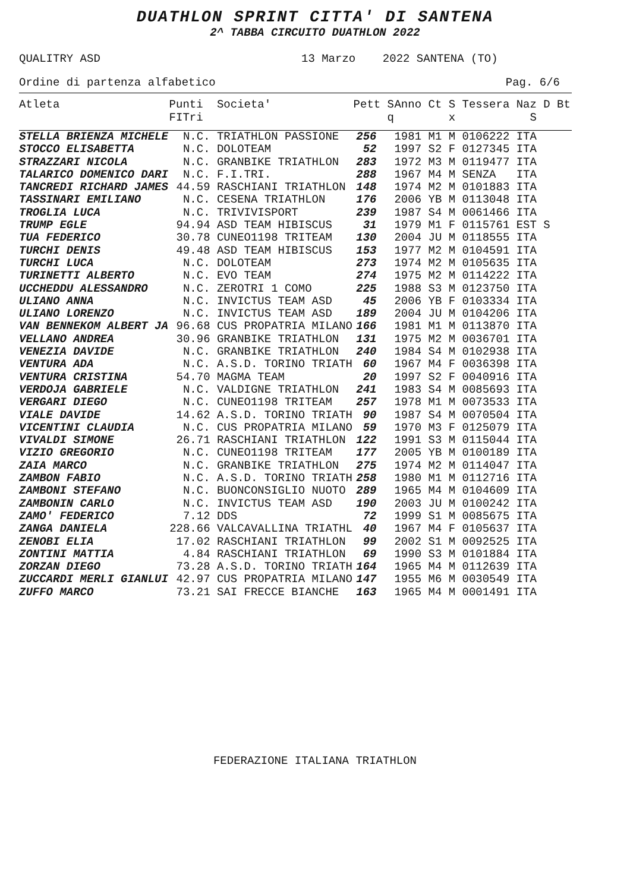DUATHLON SPRINT CITTA' DI SANTENA
2^ TABBA CIRCUITO DUATHLON 2022
QUALITRY ASD 13 Marzo 2022 SANTENA (TO)
Ordine di partenza alfabetico Pag. 6/6
| Atleta | Punti FITri | Societa' | Pett S q | Anno Ct S Tessera Naz D Bt x S |
| --- | --- | --- | --- | --- |
| STELLA BRIENZA MICHELE | N.C. | TRIATHLON PASSIONE | 256 | 1981 M1 M 0106222 ITA |
| STOCCO ELISABETTA | N.C. | DOLOTEAM | 52 | 1997 S2 F 0127345 ITA |
| STRAZZARI NICOLA | N.C. | GRANBIKE TRIATHLON | 283 | 1972 M3 M 0119477 ITA |
| TALARICO DOMENICO DARI | N.C. | F.I.TRI. | 288 | 1967 M4 M SENZA ITA |
| TANCREDI RICHARD JAMES | 44.59 | RASCHIANI TRIATHLON | 148 | 1974 M2 M 0101883 ITA |
| TASSINARI EMILIANO | N.C. | CESENA TRIATHLON | 176 | 2006 YB M 0113048 ITA |
| TROGLIA LUCA | N.C. | TRIVIVISPORT | 239 | 1987 S4 M 0061466 ITA |
| TRUMP EGLE | 94.94 | ASD TEAM HIBISCUS | 31 | 1979 M1 F 0115761 EST S |
| TUA FEDERICO | 30.78 | CUNEO1198 TRITEAM | 130 | 2004 JU M 0118555 ITA |
| TURCHI DENIS | 49.48 | ASD TEAM HIBISCUS | 153 | 1977 M2 M 0104591 ITA |
| TURCHI LUCA | N.C. | DOLOTEAM | 273 | 1974 M2 M 0105635 ITA |
| TURINETTI ALBERTO | N.C. | EVO TEAM | 274 | 1975 M2 M 0114222 ITA |
| UCCHEDDU ALESSANDRO | N.C. | ZEROTRI 1 COMO | 225 | 1988 S3 M 0123750 ITA |
| ULIANO ANNA | N.C. | INVICTUS TEAM ASD | 45 | 2006 YB F 0103334 ITA |
| ULIANO LORENZO | N.C. | INVICTUS TEAM ASD | 189 | 2004 JU M 0104206 ITA |
| VAN BENNEKOM ALBERT JA | 96.68 | CUS PROPATRIA MILANO | 166 | 1981 M1 M 0113870 ITA |
| VELLANO ANDREA | 30.96 | GRANBIKE TRIATHLON | 131 | 1975 M2 M 0036701 ITA |
| VENEZIA DAVIDE | N.C. | GRANBIKE TRIATHLON | 240 | 1984 S4 M 0102938 ITA |
| VENTURA ADA | N.C. | A.S.D. TORINO TRIATH | 60 | 1967 M4 F 0036398 ITA |
| VENTURA CRISTINA | 54.70 | MAGMA TEAM | 20 | 1997 S2 F 0040916 ITA |
| VERDOJA GABRIELE | N.C. | VALDIGNE TRIATHLON | 241 | 1983 S4 M 0085693 ITA |
| VERGARI DIEGO | N.C. | CUNEO1198 TRITEAM | 257 | 1978 M1 M 0073533 ITA |
| VIALE DAVIDE | 14.62 | A.S.D. TORINO TRIATH | 90 | 1987 S4 M 0070504 ITA |
| VICENTINI CLAUDIA | N.C. | CUS PROPATRIA MILANO | 59 | 1970 M3 F 0125079 ITA |
| VIVALDI SIMONE | 26.71 | RASCHIANI TRIATHLON | 122 | 1991 S3 M 0115044 ITA |
| VIZIO GREGORIO | N.C. | CUNEO1198 TRITEAM | 177 | 2005 YB M 0100189 ITA |
| ZAIA MARCO | N.C. | GRANBIKE TRIATHLON | 275 | 1974 M2 M 0114047 ITA |
| ZAMBON FABIO | N.C. | A.S.D. TORINO TRIATH | 258 | 1980 M1 M 0112716 ITA |
| ZAMBONI STEFANO | N.C. | BUONCONSIGLIO NUOTO | 289 | 1965 M4 M 0104609 ITA |
| ZAMBONIN CARLO | N.C. | INVICTUS TEAM ASD | 190 | 2003 JU M 0100242 ITA |
| ZAMO' FEDERICO | 7.12 | DDS | 72 | 1999 S1 M 0085675 ITA |
| ZANGA DANIELA | 228.66 | VALCAVALLINA TRIATHL | 40 | 1967 M4 F 0105637 ITA |
| ZENOBI ELIA | 17.02 | RASCHIANI TRIATHLON | 99 | 2002 S1 M 0092525 ITA |
| ZONTINI MATTIA | 4.84 | RASCHIANI TRIATHLON | 69 | 1990 S3 M 0101884 ITA |
| ZORZAN DIEGO | 73.28 | A.S.D. TORINO TRIATH | 164 | 1965 M4 M 0112639 ITA |
| ZUCCARDI MERLI GIANLUI | 42.97 | CUS PROPATRIA MILANO | 147 | 1955 M6 M 0030549 ITA |
| ZUFFO MARCO | 73.21 | SAI FRECCE BIANCHE | 163 | 1965 M4 M 0001491 ITA |
FEDERAZIONE ITALIANA TRIATHLON